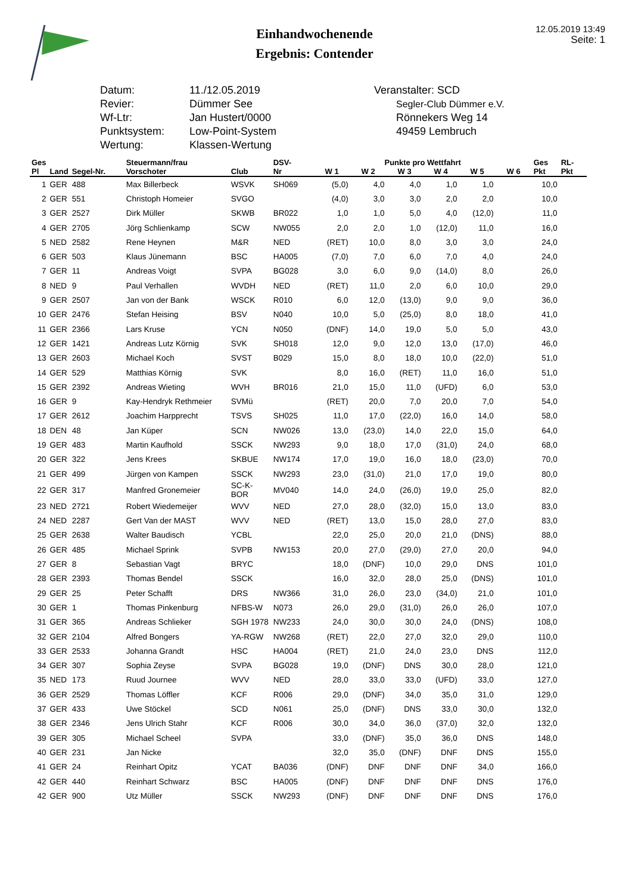Einhandwochenende
Ergebnis: Contender
12.05.2019 13:49
Seite: 1
Datum:
Revier:
Wf-Ltr:
Punktsystem:
Wertung:
11./12.05.2019
Dümmer See
Jan Hustert/0000
Low-Point-System
Klassen-Wertung
Veranstalter: SCD
Segler-Club Dümmer e.V.
Rönnekers Weg 14
49459 Lembruch
| Ges | | | Steuermann/frau | | DSV- | Punkte pro Wettfahrt | | | | | | Ges | RL- |
| --- | --- | --- | --- | --- | --- | --- | --- | --- | --- | --- | --- | --- | --- |
| Pl | Land | Segel-Nr. | Vorschoter | Club | Nr | W 1 | W 2 | W 3 | W 4 | W 5 | W 6 | Pkt | Pkt |
| 1 | GER | 488 | Max Billerbeck | WSVK | SH069 | (5,0) | 4,0 | 4,0 | 1,0 | 1,0 | | 10,0 | |
| 2 | GER | 551 | Christoph Homeier | SVGO | | (4,0) | 3,0 | 3,0 | 2,0 | 2,0 | | 10,0 | |
| 3 | GER | 2527 | Dirk Müller | SKWB | BR022 | 1,0 | 1,0 | 5,0 | 4,0 | (12,0) | | 11,0 | |
| 4 | GER | 2705 | Jörg Schlienkamp | SCW | NW055 | 2,0 | 2,0 | 1,0 | (12,0) | 11,0 | | 16,0 | |
| 5 | NED | 2582 | Rene Heynen | M&R | NED | (RET) | 10,0 | 8,0 | 3,0 | 3,0 | | 24,0 | |
| 6 | GER | 503 | Klaus Jünemann | BSC | HA005 | (7,0) | 7,0 | 6,0 | 7,0 | 4,0 | | 24,0 | |
| 7 | GER | 11 | Andreas Voigt | SVPA | BG028 | 3,0 | 6,0 | 9,0 | (14,0) | 8,0 | | 26,0 | |
| 8 | NED | 9 | Paul Verhallen | WVDH | NED | (RET) | 11,0 | 2,0 | 6,0 | 10,0 | | 29,0 | |
| 9 | GER | 2507 | Jan von der Bank | WSCK | R010 | 6,0 | 12,0 | (13,0) | 9,0 | 9,0 | | 36,0 | |
| 10 | GER | 2476 | Stefan Heising | BSV | N040 | 10,0 | 5,0 | (25,0) | 8,0 | 18,0 | | 41,0 | |
| 11 | GER | 2366 | Lars Kruse | YCN | N050 | (DNF) | 14,0 | 19,0 | 5,0 | 5,0 | | 43,0 | |
| 12 | GER | 1421 | Andreas Lutz Körnig | SVK | SH018 | 12,0 | 9,0 | 12,0 | 13,0 | (17,0) | | 46,0 | |
| 13 | GER | 2603 | Michael Koch | SVST | B029 | 15,0 | 8,0 | 18,0 | 10,0 | (22,0) | | 51,0 | |
| 14 | GER | 529 | Matthias Körnig | SVK | | 8,0 | 16,0 | (RET) | 11,0 | 16,0 | | 51,0 | |
| 15 | GER | 2392 | Andreas Wieting | WVH | BR016 | 21,0 | 15,0 | 11,0 | (UFD) | 6,0 | | 53,0 | |
| 16 | GER | 9 | Kay-Hendryk Rethmeier | SVMü | | (RET) | 20,0 | 7,0 | 20,0 | 7,0 | | 54,0 | |
| 17 | GER | 2612 | Joachim Harpprecht | TSVS | SH025 | 11,0 | 17,0 | (22,0) | 16,0 | 14,0 | | 58,0 | |
| 18 | DEN | 48 | Jan Küper | SCN | NW026 | 13,0 | (23,0) | 14,0 | 22,0 | 15,0 | | 64,0 | |
| 19 | GER | 483 | Martin Kaufhold | SSCK | NW293 | 9,0 | 18,0 | 17,0 | (31,0) | 24,0 | | 68,0 | |
| 20 | GER | 322 | Jens Krees | SKBUE | NW174 | 17,0 | 19,0 | 16,0 | 18,0 | (23,0) | | 70,0 | |
| 21 | GER | 499 | Jürgen von Kampen | SSCK | NW293 | 23,0 | (31,0) | 21,0 | 17,0 | 19,0 | | 80,0 | |
| 22 | GER | 317 | Manfred Gronemeier | SC-K-BOR | MV040 | 14,0 | 24,0 | (26,0) | 19,0 | 25,0 | | 82,0 | |
| 23 | NED | 2721 | Robert Wiedemeijer | WVV | NED | 27,0 | 28,0 | (32,0) | 15,0 | 13,0 | | 83,0 | |
| 24 | NED | 2287 | Gert Van der MAST | WVV | NED | (RET) | 13,0 | 15,0 | 28,0 | 27,0 | | 83,0 | |
| 25 | GER | 2638 | Walter Baudisch | YCBL | | 22,0 | 25,0 | 20,0 | 21,0 | (DNS) | | 88,0 | |
| 26 | GER | 485 | Michael Sprink | SVPB | NW153 | 20,0 | 27,0 | (29,0) | 27,0 | 20,0 | | 94,0 | |
| 27 | GER | 8 | Sebastian Vagt | BRYC | | 18,0 | (DNF) | 10,0 | 29,0 | DNS | | 101,0 | |
| 28 | GER | 2393 | Thomas Bendel | SSCK | | 16,0 | 32,0 | 28,0 | 25,0 | (DNS) | | 101,0 | |
| 29 | GER | 25 | Peter Schafft | DRS | NW366 | 31,0 | 26,0 | 23,0 | (34,0) | 21,0 | | 101,0 | |
| 30 | GER | 1 | Thomas Pinkenburg | NFBS-W | N073 | 26,0 | 29,0 | (31,0) | 26,0 | 26,0 | | 107,0 | |
| 31 | GER | 365 | Andreas Schlieker | SGH 1978 | NW233 | 24,0 | 30,0 | 30,0 | 24,0 | (DNS) | | 108,0 | |
| 32 | GER | 2104 | Alfred Bongers | YA-RGW | NW268 | (RET) | 22,0 | 27,0 | 32,0 | 29,0 | | 110,0 | |
| 33 | GER | 2533 | Johanna Grandt | HSC | HA004 | (RET) | 21,0 | 24,0 | 23,0 | DNS | | 112,0 | |
| 34 | GER | 307 | Sophia Zeyse | SVPA | BG028 | 19,0 | (DNF) | DNS | 30,0 | 28,0 | | 121,0 | |
| 35 | NED | 173 | Ruud Journee | WVV | NED | 28,0 | 33,0 | 33,0 | (UFD) | 33,0 | | 127,0 | |
| 36 | GER | 2529 | Thomas Löffler | KCF | R006 | 29,0 | (DNF) | 34,0 | 35,0 | 31,0 | | 129,0 | |
| 37 | GER | 433 | Uwe Stöckel | SCD | N061 | 25,0 | (DNF) | DNS | 33,0 | 30,0 | | 132,0 | |
| 38 | GER | 2346 | Jens Ulrich Stahr | KCF | R006 | 30,0 | 34,0 | 36,0 | (37,0) | 32,0 | | 132,0 | |
| 39 | GER | 305 | Michael Scheel | SVPA | | 33,0 | (DNF) | 35,0 | 36,0 | DNS | | 148,0 | |
| 40 | GER | 231 | Jan Nicke | | | 32,0 | 35,0 | (DNF) | DNF | DNS | | 155,0 | |
| 41 | GER | 24 | Reinhart Opitz | YCAT | BA036 | (DNF) | DNF | DNF | DNF | 34,0 | | 166,0 | |
| 42 | GER | 440 | Reinhart Schwarz | BSC | HA005 | (DNF) | DNF | DNF | DNF | DNS | | 176,0 | |
| 42 | GER | 900 | Utz Müller | SSCK | NW293 | (DNF) | DNF | DNF | DNF | DNS | | 176,0 | |